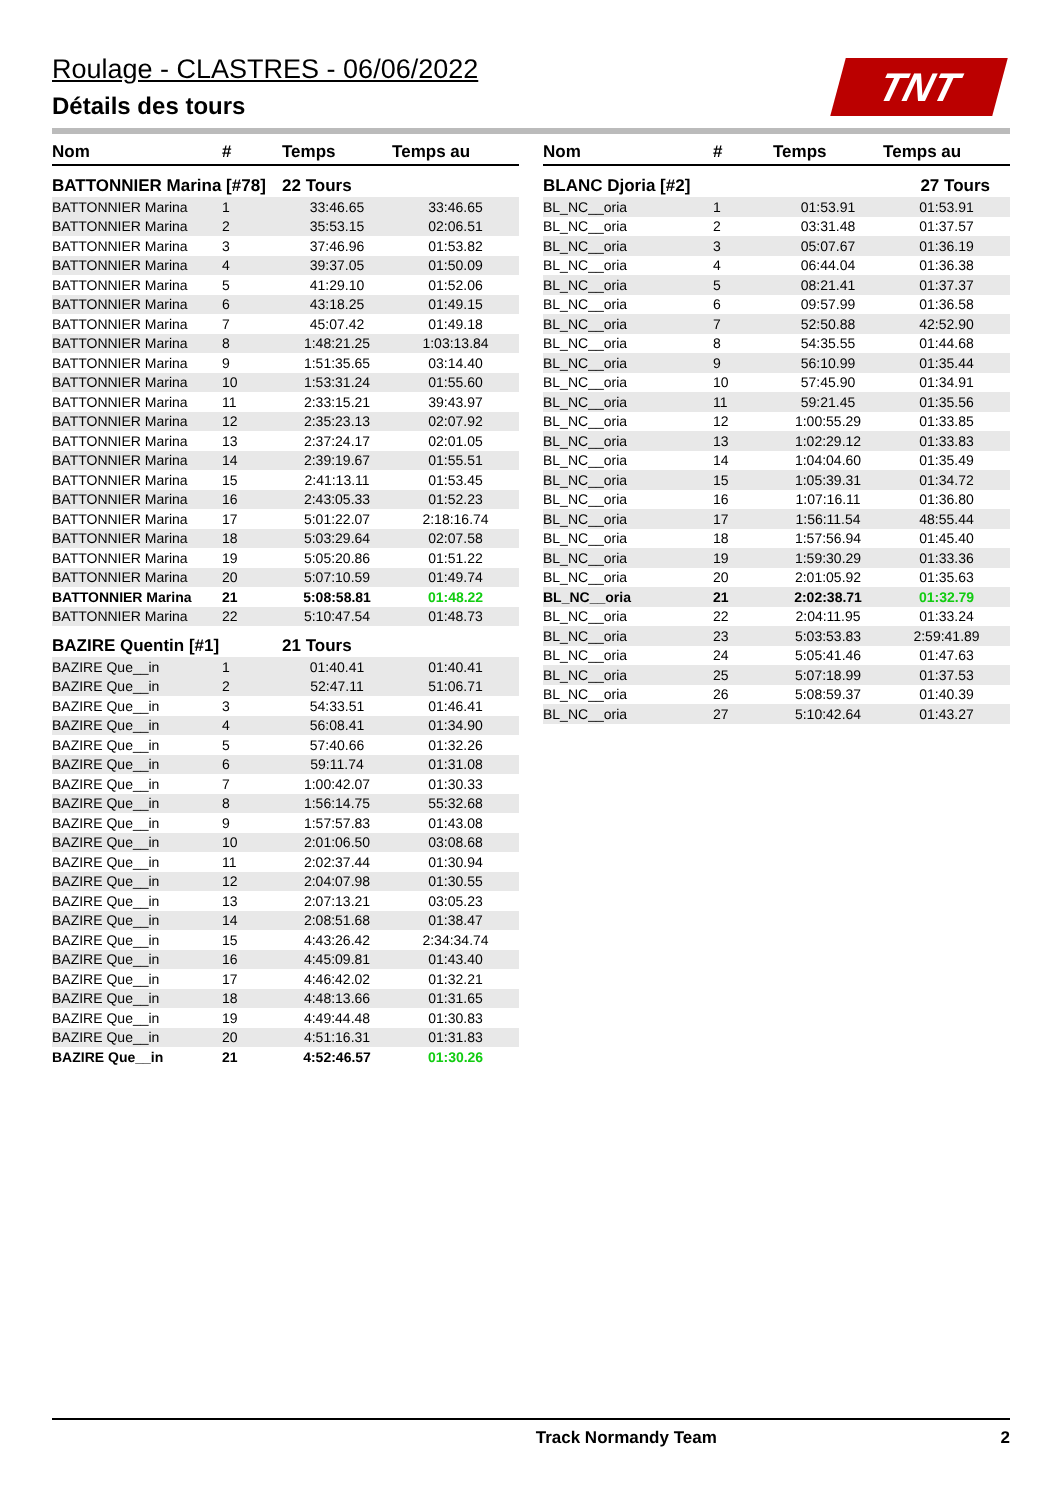Roulage - CLASTRES - 06/06/2022
Détails des tours
TNT
| Nom | # | Temps | Temps au |
| --- | --- | --- | --- |
| BATTONNIER Marina [#78] | | 22 Tours | |
| BATTONNIER Marina | 1 | 33:46.65 | 33:46.65 |
| BATTONNIER Marina | 2 | 35:53.15 | 02:06.51 |
| BATTONNIER Marina | 3 | 37:46.96 | 01:53.82 |
| BATTONNIER Marina | 4 | 39:37.05 | 01:50.09 |
| BATTONNIER Marina | 5 | 41:29.10 | 01:52.06 |
| BATTONNIER Marina | 6 | 43:18.25 | 01:49.15 |
| BATTONNIER Marina | 7 | 45:07.42 | 01:49.18 |
| BATTONNIER Marina | 8 | 1:48:21.25 | 1:03:13.84 |
| BATTONNIER Marina | 9 | 1:51:35.65 | 03:14.40 |
| BATTONNIER Marina | 10 | 1:53:31.24 | 01:55.60 |
| BATTONNIER Marina | 11 | 2:33:15.21 | 39:43.97 |
| BATTONNIER Marina | 12 | 2:35:23.13 | 02:07.92 |
| BATTONNIER Marina | 13 | 2:37:24.17 | 02:01.05 |
| BATTONNIER Marina | 14 | 2:39:19.67 | 01:55.51 |
| BATTONNIER Marina | 15 | 2:41:13.11 | 01:53.45 |
| BATTONNIER Marina | 16 | 2:43:05.33 | 01:52.23 |
| BATTONNIER Marina | 17 | 5:01:22.07 | 2:18:16.74 |
| BATTONNIER Marina | 18 | 5:03:29.64 | 02:07.58 |
| BATTONNIER Marina | 19 | 5:05:20.86 | 01:51.22 |
| BATTONNIER Marina | 20 | 5:07:10.59 | 01:49.74 |
| BATTONNIER Marina | 21 | 5:08:58.81 | 01:48.22 |
| BATTONNIER Marina | 22 | 5:10:47.54 | 01:48.73 |
| BAZIRE Quentin [#1] | | 21 Tours | |
| BAZIRE Que__in | 1 | 01:40.41 | 01:40.41 |
| BAZIRE Que__in | 2 | 52:47.11 | 51:06.71 |
| BAZIRE Que__in | 3 | 54:33.51 | 01:46.41 |
| BAZIRE Que__in | 4 | 56:08.41 | 01:34.90 |
| BAZIRE Que__in | 5 | 57:40.66 | 01:32.26 |
| BAZIRE Que__in | 6 | 59:11.74 | 01:31.08 |
| BAZIRE Que__in | 7 | 1:00:42.07 | 01:30.33 |
| BAZIRE Que__in | 8 | 1:56:14.75 | 55:32.68 |
| BAZIRE Que__in | 9 | 1:57:57.83 | 01:43.08 |
| BAZIRE Que__in | 10 | 2:01:06.50 | 03:08.68 |
| BAZIRE Que__in | 11 | 2:02:37.44 | 01:30.94 |
| BAZIRE Que__in | 12 | 2:04:07.98 | 01:30.55 |
| BAZIRE Que__in | 13 | 2:07:13.21 | 03:05.23 |
| BAZIRE Que__in | 14 | 2:08:51.68 | 01:38.47 |
| BAZIRE Que__in | 15 | 4:43:26.42 | 2:34:34.74 |
| BAZIRE Que__in | 16 | 4:45:09.81 | 01:43.40 |
| BAZIRE Que__in | 17 | 4:46:42.02 | 01:32.21 |
| BAZIRE Que__in | 18 | 4:48:13.66 | 01:31.65 |
| BAZIRE Que__in | 19 | 4:49:44.48 | 01:30.83 |
| BAZIRE Que__in | 20 | 4:51:16.31 | 01:31.83 |
| BAZIRE Que__in | 21 | 4:52:46.57 | 01:30.26 |
| Nom | # | Temps | Temps au |
| --- | --- | --- | --- |
| BLANC Djoria [#2] | | 27 Tours | |
| BL_NC__oria | 1 | 01:53.91 | 01:53.91 |
| BL_NC__oria | 2 | 03:31.48 | 01:37.57 |
| BL_NC__oria | 3 | 05:07.67 | 01:36.19 |
| BL_NC__oria | 4 | 06:44.04 | 01:36.38 |
| BL_NC__oria | 5 | 08:21.41 | 01:37.37 |
| BL_NC__oria | 6 | 09:57.99 | 01:36.58 |
| BL_NC__oria | 7 | 52:50.88 | 42:52.90 |
| BL_NC__oria | 8 | 54:35.55 | 01:44.68 |
| BL_NC__oria | 9 | 56:10.99 | 01:35.44 |
| BL_NC__oria | 10 | 57:45.90 | 01:34.91 |
| BL_NC__oria | 11 | 59:21.45 | 01:35.56 |
| BL_NC__oria | 12 | 1:00:55.29 | 01:33.85 |
| BL_NC__oria | 13 | 1:02:29.12 | 01:33.83 |
| BL_NC__oria | 14 | 1:04:04.60 | 01:35.49 |
| BL_NC__oria | 15 | 1:05:39.31 | 01:34.72 |
| BL_NC__oria | 16 | 1:07:16.11 | 01:36.80 |
| BL_NC__oria | 17 | 1:56:11.54 | 48:55.44 |
| BL_NC__oria | 18 | 1:57:56.94 | 01:45.40 |
| BL_NC__oria | 19 | 1:59:30.29 | 01:33.36 |
| BL_NC__oria | 20 | 2:01:05.92 | 01:35.63 |
| BL_NC__oria | 21 | 2:02:38.71 | 01:32.79 |
| BL_NC__oria | 22 | 2:04:11.95 | 01:33.24 |
| BL_NC__oria | 23 | 5:03:53.83 | 2:59:41.89 |
| BL_NC__oria | 24 | 5:05:41.46 | 01:47.63 |
| BL_NC__oria | 25 | 5:07:18.99 | 01:37.53 |
| BL_NC__oria | 26 | 5:08:59.37 | 01:40.39 |
| BL_NC__oria | 27 | 5:10:42.64 | 01:43.27 |
Track Normandy Team 2